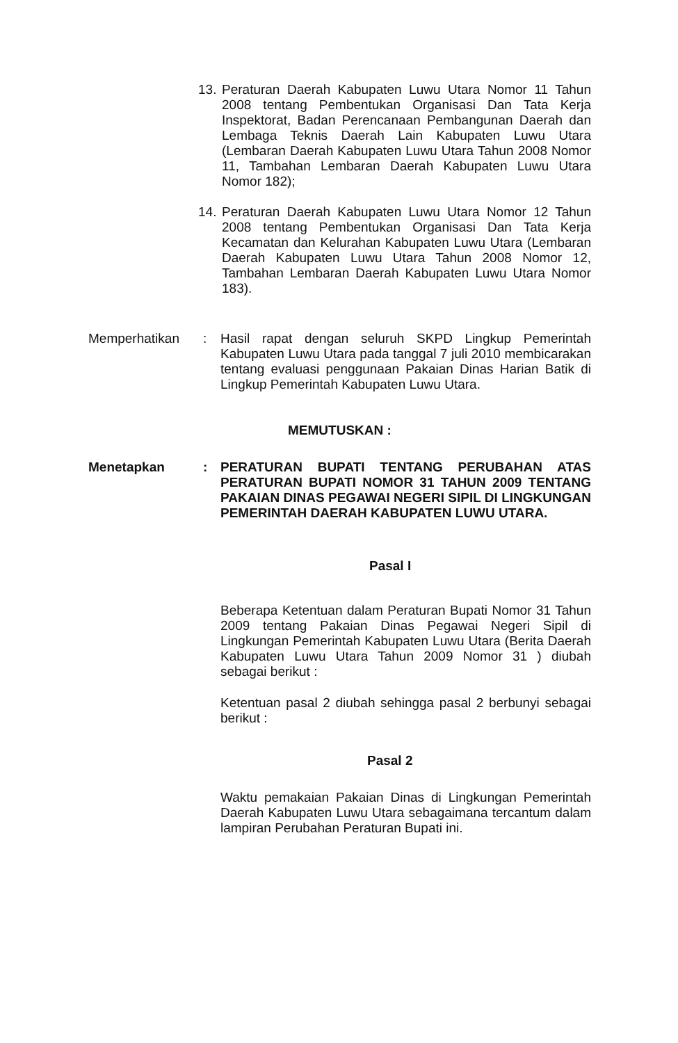13.
Peraturan Daerah Kabupaten Luwu Utara Nomor 11 Tahun 2008 tentang Pembentukan Organisasi Dan Tata Kerja Inspektorat, Badan Perencanaan Pembangunan Daerah dan Lembaga Teknis Daerah Lain Kabupaten Luwu Utara (Lembaran Daerah Kabupaten Luwu Utara Tahun 2008 Nomor 11, Tambahan Lembaran Daerah Kabupaten Luwu Utara Nomor 182);
14.
Peraturan Daerah Kabupaten Luwu Utara Nomor 12 Tahun 2008 tentang Pembentukan Organisasi Dan Tata Kerja Kecamatan dan Kelurahan Kabupaten Luwu Utara (Lembaran Daerah Kabupaten Luwu Utara Tahun 2008 Nomor 12, Tambahan Lembaran Daerah Kabupaten Luwu Utara Nomor 183).
Memperhatikan : Hasil rapat dengan seluruh SKPD Lingkup Pemerintah Kabupaten Luwu Utara pada tanggal 7 juli 2010 membicarakan tentang evaluasi penggunaan Pakaian Dinas Harian Batik di Lingkup Pemerintah Kabupaten Luwu Utara.
MEMUTUSKAN :
Menetapkan : PERATURAN BUPATI TENTANG PERUBAHAN ATAS PERATURAN BUPATI NOMOR 31 TAHUN 2009 TENTANG PAKAIAN DINAS PEGAWAI NEGERI SIPIL DI LINGKUNGAN PEMERINTAH DAERAH KABUPATEN LUWU UTARA.
Pasal I
Beberapa Ketentuan dalam Peraturan Bupati Nomor 31 Tahun 2009 tentang Pakaian Dinas Pegawai Negeri Sipil di Lingkungan Pemerintah Kabupaten Luwu Utara (Berita Daerah Kabupaten Luwu Utara Tahun 2009 Nomor 31 ) diubah sebagai berikut :
Ketentuan pasal 2 diubah sehingga pasal 2 berbunyi sebagai berikut :
Pasal 2
Waktu pemakaian Pakaian Dinas di Lingkungan Pemerintah Daerah Kabupaten Luwu Utara sebagaimana tercantum dalam lampiran Perubahan Peraturan Bupati ini.